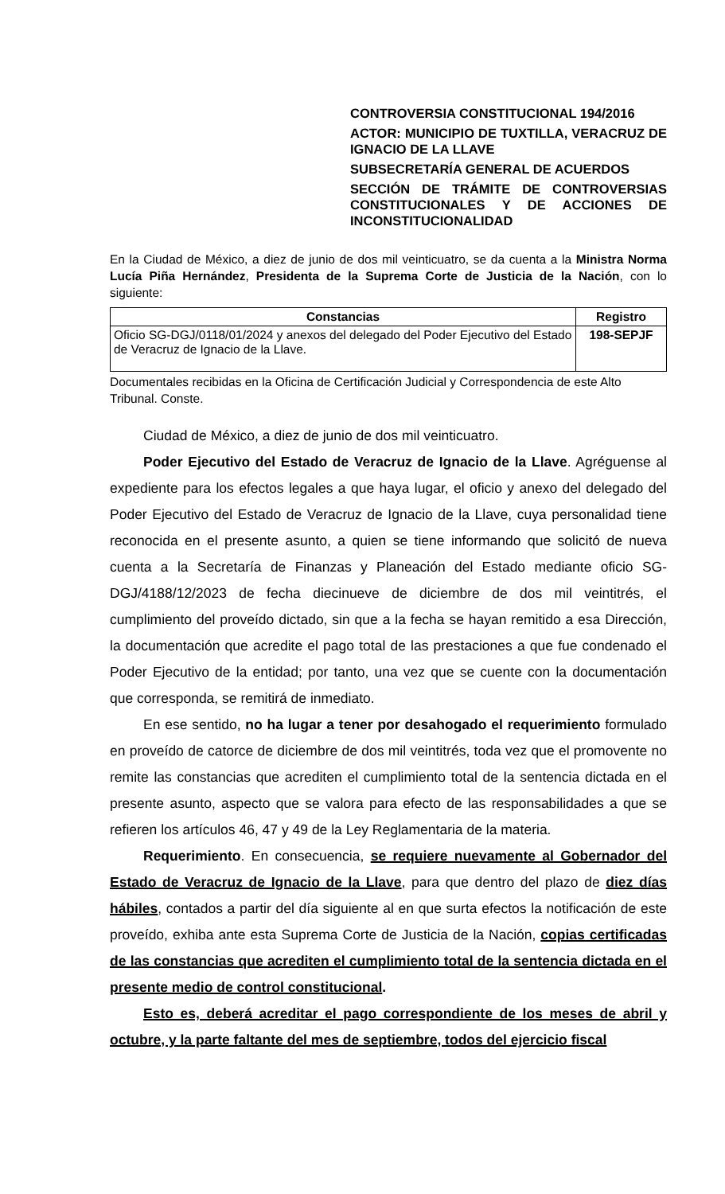CONTROVERSIA CONSTITUCIONAL 194/2016
ACTOR: MUNICIPIO DE TUXTILLA, VERACRUZ DE IGNACIO DE LA LLAVE
SUBSECRETARÍA GENERAL DE ACUERDOS
SECCIÓN DE TRÁMITE DE CONTROVERSIAS CONSTITUCIONALES Y DE ACCIONES DE INCONSTITUCIONALIDAD
En la Ciudad de México, a diez de junio de dos mil veinticuatro, se da cuenta a la Ministra Norma Lucía Piña Hernández, Presidenta de la Suprema Corte de Justicia de la Nación, con lo siguiente:
| Constancias | Registro |
| --- | --- |
| Oficio SG-DGJ/0118/01/2024 y anexos del delegado del Poder Ejecutivo del Estado de Veracruz de Ignacio de la Llave. | 198-SEPJF |
Documentales recibidas en la Oficina de Certificación Judicial y Correspondencia de este Alto Tribunal. Conste.
Ciudad de México, a diez de junio de dos mil veinticuatro.
Poder Ejecutivo del Estado de Veracruz de Ignacio de la Llave. Agréguense al expediente para los efectos legales a que haya lugar, el oficio y anexo del delegado del Poder Ejecutivo del Estado de Veracruz de Ignacio de la Llave, cuya personalidad tiene reconocida en el presente asunto, a quien se tiene informando que solicitó de nueva cuenta a la Secretaría de Finanzas y Planeación del Estado mediante oficio SG-DGJ/4188/12/2023 de fecha diecinueve de diciembre de dos mil veintitrés, el cumplimiento del proveído dictado, sin que a la fecha se hayan remitido a esa Dirección, la documentación que acredite el pago total de las prestaciones a que fue condenado el Poder Ejecutivo de la entidad; por tanto, una vez que se cuente con la documentación que corresponda, se remitirá de inmediato.
En ese sentido, no ha lugar a tener por desahogado el requerimiento formulado en proveído de catorce de diciembre de dos mil veintitrés, toda vez que el promovente no remite las constancias que acrediten el cumplimiento total de la sentencia dictada en el presente asunto, aspecto que se valora para efecto de las responsabilidades a que se refieren los artículos 46, 47 y 49 de la Ley Reglamentaria de la materia.
Requerimiento. En consecuencia, se requiere nuevamente al Gobernador del Estado de Veracruz de Ignacio de la Llave, para que dentro del plazo de diez días hábiles, contados a partir del día siguiente al en que surta efectos la notificación de este proveído, exhiba ante esta Suprema Corte de Justicia de la Nación, copias certificadas de las constancias que acrediten el cumplimiento total de la sentencia dictada en el presente medio de control constitucional.
Esto es, deberá acreditar el pago correspondiente de los meses de abril y octubre, y la parte faltante del mes de septiembre, todos del ejercicio fiscal